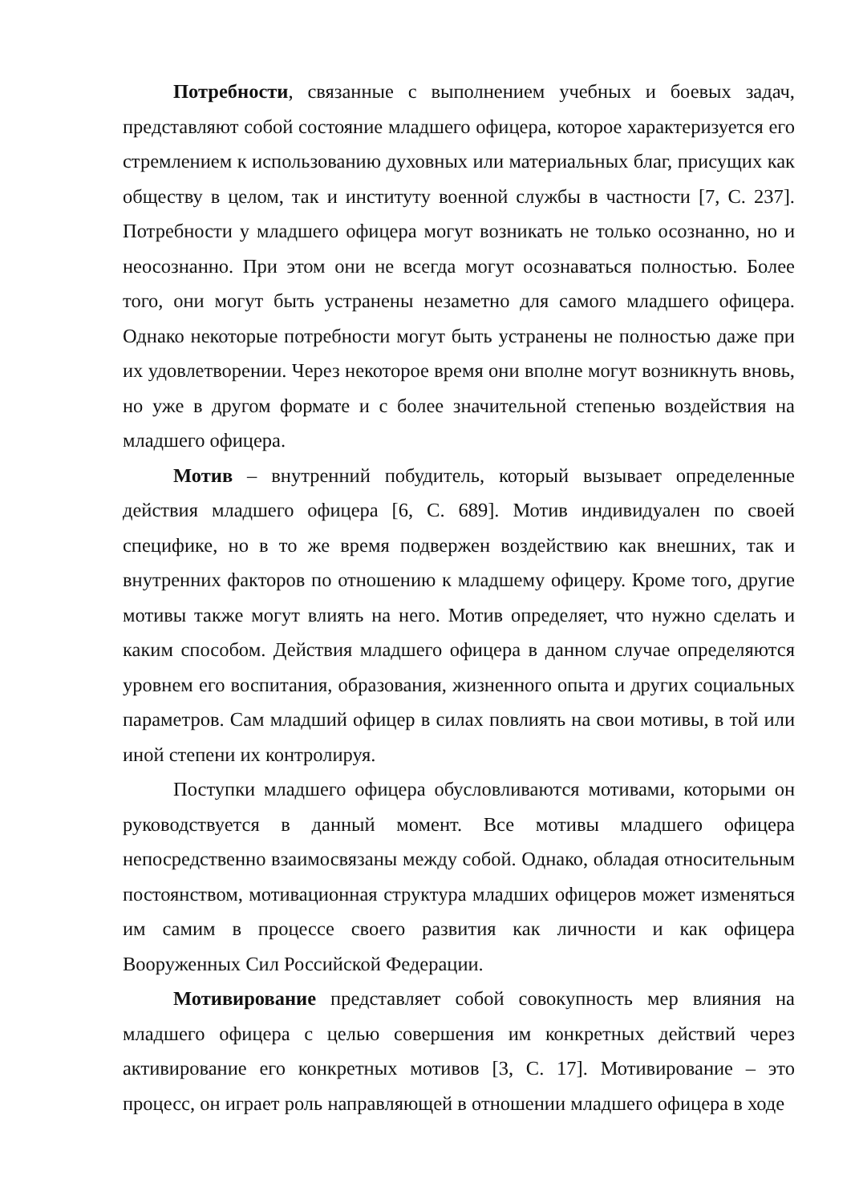Потребности, связанные с выполнением учебных и боевых задач, представляют собой состояние младшего офицера, которое характеризуется его стремлением к использованию духовных или материальных благ, присущих как обществу в целом, так и институту военной службы в частности [7, С. 237]. Потребности у младшего офицера могут возникать не только осознанно, но и неосознанно. При этом они не всегда могут осознаваться полностью. Более того, они могут быть устранены незаметно для самого младшего офицера. Однако некоторые потребности могут быть устранены не полностью даже при их удовлетворении. Через некоторое время они вполне могут возникнуть вновь, но уже в другом формате и с более значительной степенью воздействия на младшего офицера.
Мотив – внутренний побудитель, который вызывает определенные действия младшего офицера [6, С. 689]. Мотив индивидуален по своей специфике, но в то же время подвержен воздействию как внешних, так и внутренних факторов по отношению к младшему офицеру. Кроме того, другие мотивы также могут влиять на него. Мотив определяет, что нужно сделать и каким способом. Действия младшего офицера в данном случае определяются уровнем его воспитания, образования, жизненного опыта и других социальных параметров. Сам младший офицер в силах повлиять на свои мотивы, в той или иной степени их контролируя.
Поступки младшего офицера обусловливаются мотивами, которыми он руководствуется в данный момент. Все мотивы младшего офицера непосредственно взаимосвязаны между собой. Однако, обладая относительным постоянством, мотивационная структура младших офицеров может изменяться им самим в процессе своего развития как личности и как офицера Вооруженных Сил Российской Федерации.
Мотивирование представляет собой совокупность мер влияния на младшего офицера с целью совершения им конкретных действий через активирование его конкретных мотивов [3, С. 17]. Мотивирование – это процесс, он играет роль направляющей в отношении младшего офицера в ходе